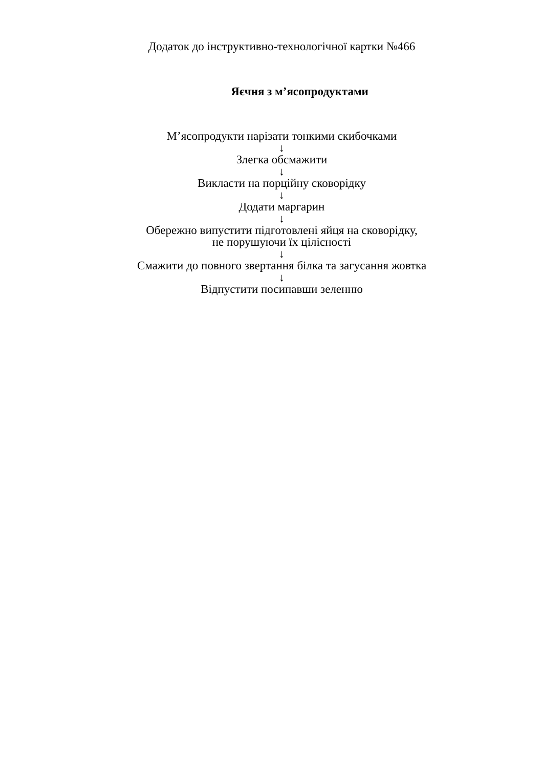Додаток до інструктивно-технологічної картки №466
Яєчня з м’ясопродуктами
М’ясопродукти нарізати тонкими скибочками
↓
Злегка обсмажити
↓
Викласти на порційну сковорідку
↓
Додати маргарин
↓
Обережно випустити підготовлені яйця на сковорідку,
не порушуючи їх цілісності
↓
Смажити до повного звертання білка та загусання жовтка
↓
Відпустити посипавши зеленню